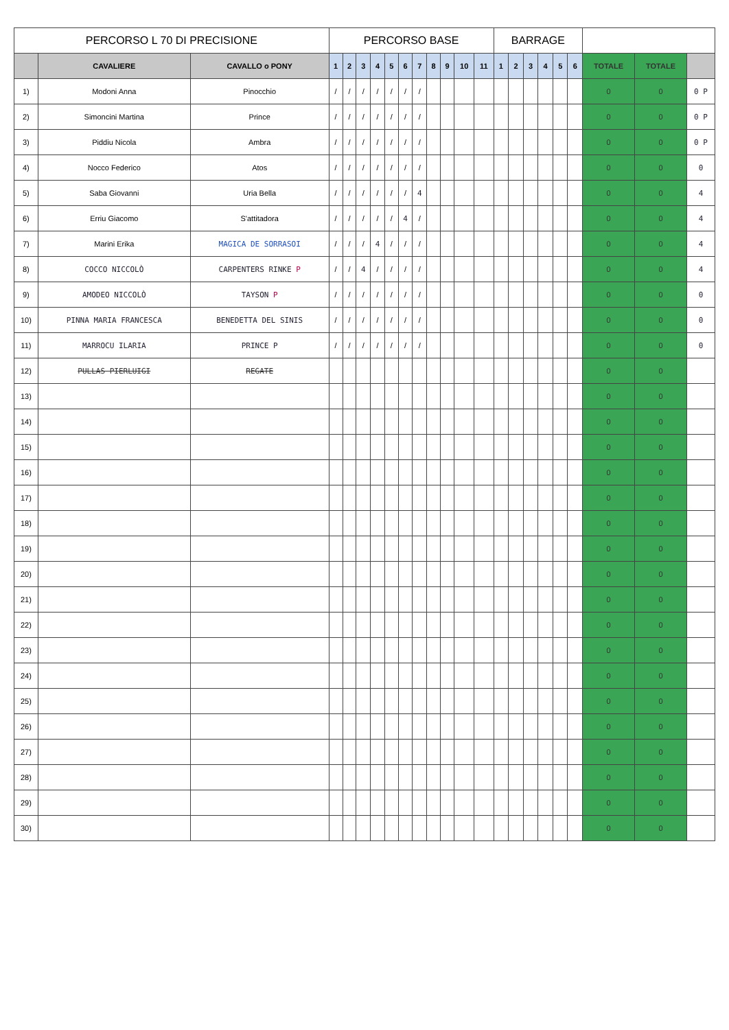| PERCORSO L 70 DI PRECISIONE | | | PERCORSO BASE | | | | | | | | | | | BARRAGE | | | | | | | | |
| --- | --- | --- | --- | --- | --- | --- | --- | --- | --- | --- | --- | --- | --- | --- | --- | --- | --- | --- | --- | --- | --- | --- |
| | CAVALIERE | CAVALLO o PONY | 1 | 2 | 3 | 4 | 5 | 6 | 7 | 8 | 9 | 10 | 11 | 1 | 2 | 3 | 4 | 5 | 6 | TOTALE | TOTALE | |
| 1) | Modoni Anna | Pinocchio | / | / | / | / | / | / | / | | | | | | | | | | | 0 | 0 | 0 P |
| 2) | Simoncini Martina | Prince | / | / | / | / | / | / | / | | | | | | | | | | | 0 | 0 | 0 P |
| 3) | Piddiu Nicola | Ambra | / | / | / | / | / | / | / | | | | | | | | | | | 0 | 0 | 0 P |
| 4) | Nocco Federico | Atos | / | / | / | / | / | / | / | | | | | | | | | | | 0 | 0 | 0 |
| 5) | Saba Giovanni | Uria Bella | / | / | / | / | / | / | 4 | | | | | | | | | | | 0 | 0 | 4 |
| 6) | Erriu Giacomo | S'attitadora | / | / | / | / | / | 4 | / | | | | | | | | | | | 0 | 0 | 4 |
| 7) | Marini Erika | MAGICA DE SORRASOI | / | / | / | 4 | / | / | / | | | | | | | | | | | 0 | 0 | 4 |
| 8) | COCCO NICCOLÒ | CARPENTERS RINKE P | / | / | 4 | / | / | / | / | | | | | | | | | | | 0 | 0 | 4 |
| 9) | AMODEO NICCOLÒ | TAYSON P | / | / | / | / | / | / | / | | | | | | | | | | | 0 | 0 | 0 |
| 10) | PINNA MARIA FRANCESCA | BENEDETTA DEL SINIS | / | / | / | / | / | / | / | | | | | | | | | | | 0 | 0 | 0 |
| 11) | MARROCU ILARIA | PRINCE P | / | / | / | / | / | / | / | | | | | | | | | | | 0 | 0 | 0 |
| 12) | PULLAS PIERLUIGI | REGATE | | | | | | | | | | | | | | | | | | 0 | 0 | |
| 13) | | | | | | | | | | | | | | | | | | | | 0 | 0 | |
| 14) | | | | | | | | | | | | | | | | | | | | 0 | 0 | |
| 15) | | | | | | | | | | | | | | | | | | | | 0 | 0 | |
| 16) | | | | | | | | | | | | | | | | | | | | 0 | 0 | |
| 17) | | | | | | | | | | | | | | | | | | | | 0 | 0 | |
| 18) | | | | | | | | | | | | | | | | | | | | 0 | 0 | |
| 19) | | | | | | | | | | | | | | | | | | | | 0 | 0 | |
| 20) | | | | | | | | | | | | | | | | | | | | 0 | 0 | |
| 21) | | | | | | | | | | | | | | | | | | | | 0 | 0 | |
| 22) | | | | | | | | | | | | | | | | | | | | 0 | 0 | |
| 23) | | | | | | | | | | | | | | | | | | | | 0 | 0 | |
| 24) | | | | | | | | | | | | | | | | | | | | 0 | 0 | |
| 25) | | | | | | | | | | | | | | | | | | | | 0 | 0 | |
| 26) | | | | | | | | | | | | | | | | | | | | 0 | 0 | |
| 27) | | | | | | | | | | | | | | | | | | | | 0 | 0 | |
| 28) | | | | | | | | | | | | | | | | | | | | 0 | 0 | |
| 29) | | | | | | | | | | | | | | | | | | | | 0 | 0 | |
| 30) | | | | | | | | | | | | | | | | | | | | 0 | 0 | |